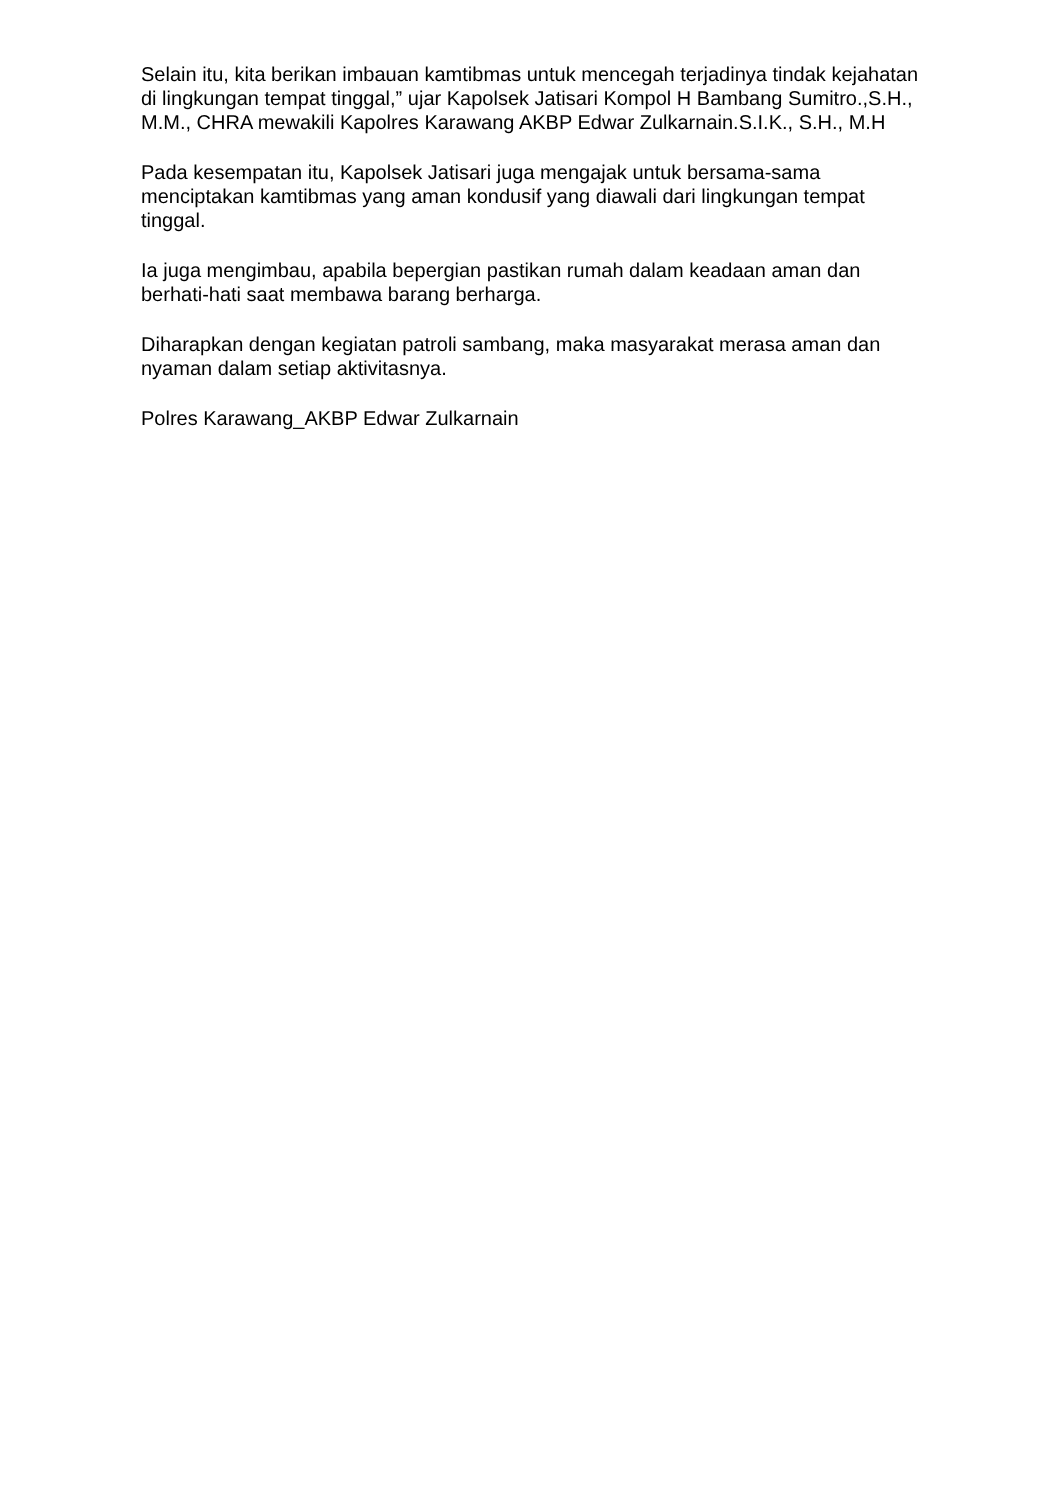Selain itu, kita berikan imbauan kamtibmas untuk mencegah terjadinya tindak kejahatan di lingkungan tempat tinggal,” ujar Kapolsek Jatisari Kompol H Bambang Sumitro.,S.H., M.M., CHRA mewakili Kapolres Karawang AKBP Edwar Zulkarnain.S.I.K., S.H., M.H
Pada kesempatan itu, Kapolsek Jatisari juga mengajak untuk bersama-sama menciptakan kamtibmas yang aman kondusif yang diawali dari lingkungan tempat tinggal.
Ia juga mengimbau, apabila bepergian pastikan rumah dalam keadaan aman dan berhati-hati saat membawa barang berharga.
Diharapkan dengan kegiatan patroli sambang, maka masyarakat merasa aman dan nyaman dalam setiap aktivitasnya.
Polres Karawang_AKBP Edwar Zulkarnain